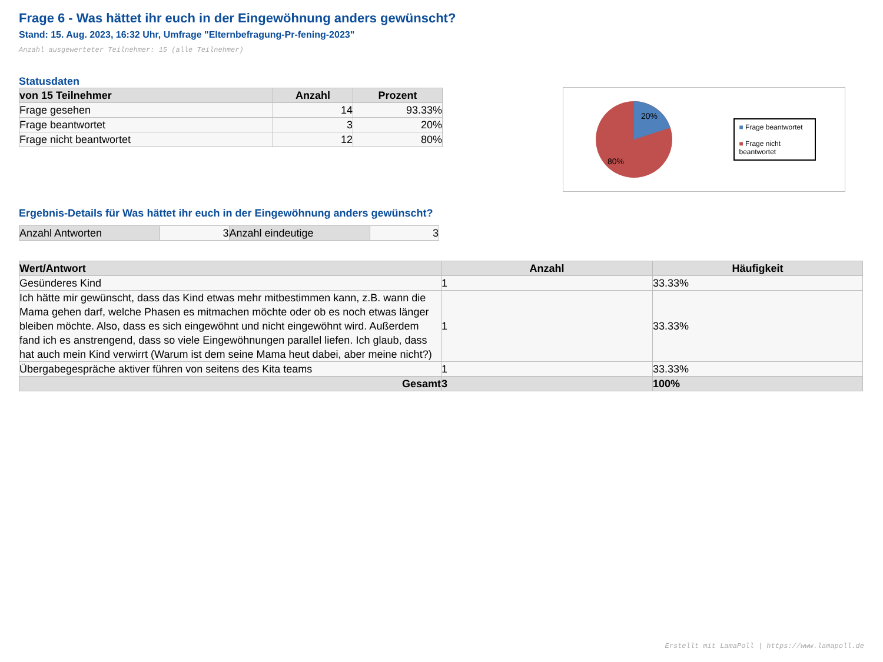Frage 6 - Was hättet ihr euch in der Eingewöhnung anders gewünscht?
Stand: 15. Aug. 2023, 16:32 Uhr, Umfrage "Elternbefragung-Pr-fening-2023"
Anzahl ausgewerteter Teilnehmer: 15 (alle Teilnehmer)
Statusdaten
| von 15 Teilnehmer | Anzahl | Prozent |
| --- | --- | --- |
| Frage gesehen | 14 | 93.33% |
| Frage beantwortet | 3 | 20% |
| Frage nicht beantwortet | 12 | 80% |
20%
80%
■ Frage beantwortet
■ Frage nicht beantwortet
Ergebnis-Details für Was hättet ihr euch in der Eingewöhnung anders gewünscht?
| Anzahl Antworten | 3 | Anzahl eindeutige | 3 |
| Wert/Antwort | Anzahl | Häufigkeit |
| --- | --- | --- |
| Gesünderes Kind | 1 | 33.33% |
| Ich hätte mir gewünscht, dass das Kind etwas mehr mitbestimmen kann, z.B. wann die Mama gehen darf, welche Phasen es mitmachen möchte oder ob es noch etwas länger bleiben möchte. Also, dass es sich eingewöhnt und nicht eingewöhnt wird. Außerdem fand ich es anstrengend, dass so viele Eingewöhnungen parallel liefen. Ich glaub, dass hat auch mein Kind verwirrt (Warum ist dem seine Mama heut dabei, aber meine nicht?) | 1 | 33.33% |
| Übergabegespräche aktiver führen von seitens des Kita teams | 1 | 33.33% |
| Gesamt | 3 | 100% |
Erstellt mit LamaPoll | https://www.lamapoll.de